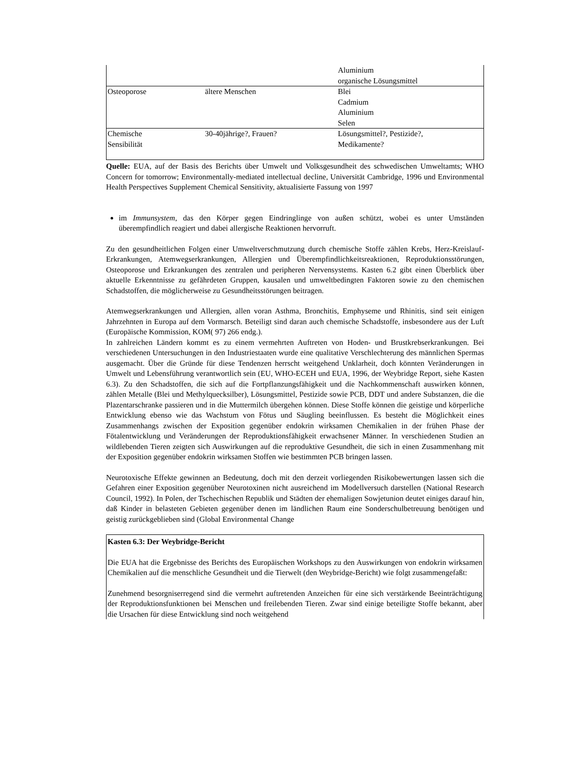| | | Aluminium organische Lösungsmittel |
| Osteoporose | ältere Menschen | Blei Cadmium Aluminium Selen |
| Chemische Sensibilität | 30-40jährige?, Frauen? | Lösungsmittel?, Pestizide?, Medikamente? |
Quelle: EUA, auf der Basis des Berichts über Umwelt und Volksgesundheit des schwedischen Umweltamts; WHO Concern for tomorrow; Environmentally-mediated intellectual decline, Universität Cambridge, 1996 und Environmental Health Perspectives Supplement Chemical Sensitivity, aktualisierte Fassung von 1997
im Immunsystem, das den Körper gegen Eindringlinge von außen schützt, wobei es unter Umständen überempfindlich reagiert und dabei allergische Reaktionen hervorruft.
Zu den gesundheitlichen Folgen einer Umweltverschmutzung durch chemische Stoffe zählen Krebs, Herz-Kreislauf-Erkrankungen, Atemwegserkrankungen, Allergien und Überempfindlichkeitsreaktionen, Reproduktionsstörungen, Osteoporose und Erkrankungen des zentralen und peripheren Nervensystems. Kasten 6.2 gibt einen Überblick über aktuelle Erkenntnisse zu gefährdeten Gruppen, kausalen und umweltbedingten Faktoren sowie zu den chemischen Schadstoffen, die möglicherweise zu Gesundheitsstörungen beitragen.
Atemwegserkrankungen und Allergien, allen voran Asthma, Bronchitis, Emphyseme und Rhinitis, sind seit einigen Jahrzehnten in Europa auf dem Vormarsch. Beteiligt sind daran auch chemische Schadstoffe, insbesondere aus der Luft (Europäische Kommission, KOM( 97) 266 endg.).
In zahlreichen Ländern kommt es zu einem vermehrten Auftreten von Hoden- und Brustkrebserkrankungen. Bei verschiedenen Untersuchungen in den Industriestaaten wurde eine qualitative Verschlechterung des männlichen Spermas ausgemacht. Über die Gründe für diese Tendenzen herrscht weitgehend Unklarheit, doch könnten Veränderungen in Umwelt und Lebensführung verantwortlich sein (EU, WHO-ECEH und EUA, 1996, der Weybridge Report, siehe Kasten 6.3). Zu den Schadstoffen, die sich auf die Fortpflanzungsfähigkeit und die Nachkommenschaft auswirken können, zählen Metalle (Blei und Methylquecksilber), Lösungsmittel, Pestizide sowie PCB, DDT und andere Substanzen, die die Plazentarschranke passieren und in die Muttermilch übergehen können. Diese Stoffe können die geistige und körperliche Entwicklung ebenso wie das Wachstum von Fötus und Säugling beeinflussen. Es besteht die Möglichkeit eines Zusammenhangs zwischen der Exposition gegenüber endokrin wirksamen Chemikalien in der frühen Phase der Fötalentwicklung und Veränderungen der Reproduktionsfähigkeit erwachsener Männer. In verschiedenen Studien an wildlebenden Tieren zeigten sich Auswirkungen auf die reproduktive Gesundheit, die sich in einen Zusammenhang mit der Exposition gegenüber endokrin wirksamen Stoffen wie bestimmten PCB bringen lassen.
Neurotoxische Effekte gewinnen an Bedeutung, doch mit den derzeit vorliegenden Risikobewertungen lassen sich die Gefahren einer Exposition gegenüber Neurotoxinen nicht ausreichend im Modellversuch darstellen (National Research Council, 1992). In Polen, der Tschechischen Republik und Städten der ehemaligen Sowjetunion deutet einiges darauf hin, daß Kinder in belasteten Gebieten gegenüber denen im ländlichen Raum eine Sonderschulbetreuung benötigen und geistig zurückgeblieben sind (Global Environmental Change
Kasten 6.3: Der Weybridge-Bericht
Die EUA hat die Ergebnisse des Berichts des Europäischen Workshops zu den Auswirkungen von endokrin wirksamen Chemikalien auf die menschliche Gesundheit und die Tierwelt (den Weybridge-Bericht) wie folgt zusammengefaßt:
Zunehmend besorgniserregend sind die vermehrt auftretenden Anzeichen für eine sich verstärkende Beeinträchtigung der Reproduktionsfunktionen bei Menschen und freilebenden Tieren. Zwar sind einige beteiligte Stoffe bekannt, aber die Ursachen für diese Entwicklung sind noch weitgehend